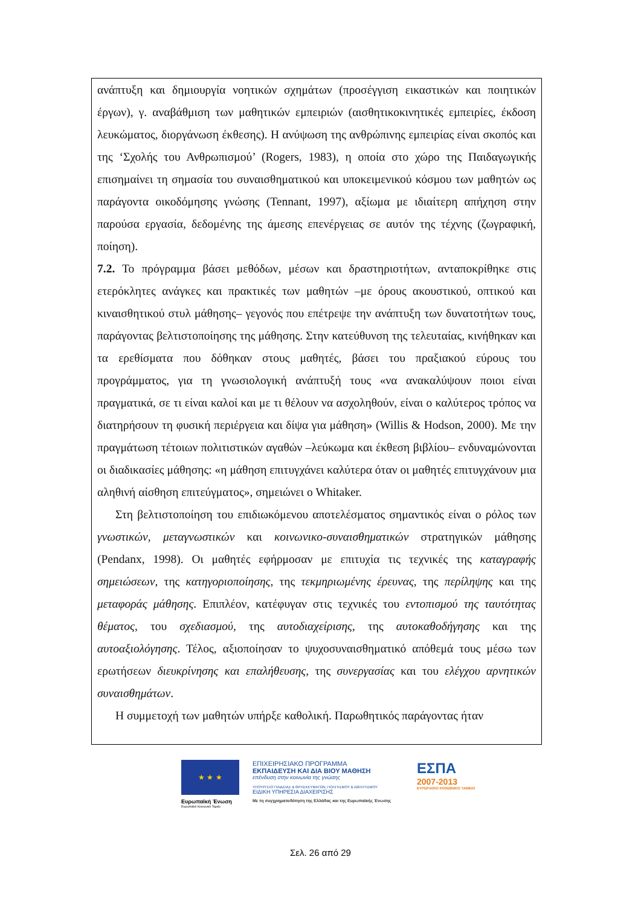ανάπτυξη και δημιουργία νοητικών σχημάτων (προσέγγιση εικαστικών και ποιητικών έργων), γ. αναβάθμιση των μαθητικών εμπειριών (αισθητικοκινητικές εμπειρίες, έκδοση λευκώματος, διοργάνωση έκθεσης). Η ανύψωση της ανθρώπινης εμπειρίας είναι σκοπός και της ‘Σχολής του Ανθρωπισμού’ (Rogers, 1983), η οποία στο χώρο της Παιδαγωγικής επισημαίνει τη σημασία του συναισθηματικού και υποκειμενικού κόσμου των μαθητών ως παράγοντα οικοδόμησης γνώσης (Tennant, 1997), αξίωμα με ιδιαίτερη απήχηση στην παρούσα εργασία, δεδομένης της άμεσης επενέργειας σε αυτόν της τέχνης (ζωγραφική, ποίηση).
7.2. Το πρόγραμμα βάσει μεθόδων, μέσων και δραστηριοτήτων, ανταποκρίθηκε στις ετερόκλητες ανάγκες και πρακτικές των μαθητών –με όρους ακουστικού, οπτικού και κιναισθητικού στυλ μάθησης– γεγονός που επέτρεψε την ανάπτυξη των δυνατοτήτων τους, παράγοντας βελτιστοποίησης της μάθησης. Στην κατεύθυνση της τελευταίας, κινήθηκαν και τα ερεθίσματα που δόθηκαν στους μαθητές, βάσει του πραξιακού εύρους του προγράμματος, για τη γνωσιολογική ανάπτυξή τους «να ανακαλύψουν ποιοι είναι πραγματικά, σε τι είναι καλοί και με τι θέλουν να ασχοληθούν, είναι ο καλύτερος τρόπος να διατηρήσουν τη φυσική περιέργεια και δίψα για μάθηση» (Willis & Hodson, 2000). Με την πραγμάτωση τέτοιων πολιτιστικών αγαθών –λεύκωμα και έκθεση βιβλίου– ενδυναμώνονται οι διαδικασίες μάθησης: «η μάθηση επιτυγχάνει καλύτερα όταν οι μαθητές επιτυγχάνουν μια αληθινή αίσθηση επιτεύγματος», σημειώνει ο Whitaker.
Στη βελτιστοποίηση του επιδιωκόμενου αποτελέσματος σημαντικός είναι ο ρόλος των γνωστικών, μεταγνωστικών και κοινωνικο-συναισθηματικών στρατηγικών μάθησης (Pendanx, 1998). Οι μαθητές εφήρμοσαν με επιτυχία τις τεχνικές της καταγραφής σημειώσεων, της κατηγοριοποίησης, της τεκμηριωμένης έρευνας, της περίληψης και της μεταφοράς μάθησης. Επιπλέον, κατέφυγαν στις τεχνικές του εντοπισμού της ταυτότητας θέματος, του σχεδιασμού, της αυτοδιαχείρισης, της αυτοκαθοδήγησης και της αυτοαξιολόγησης. Τέλος, αξιοποίησαν το ψυχοσυναισθηματικό απόθεμά τους μέσω των ερωτήσεων διευκρίνησης και επαλήθευσης, της συνεργασίας και του ελέγχου αρνητικών συναισθημάτων.
Η συμμετοχή των μαθητών υπήρξε καθολική. Παρωθητικός παράγοντας ήταν
★ ★ ★
Ευρωπαϊκή Ένωση
Ευρωπαϊκό Κοινωνικό Ταμείο
ΕΠΙΧΕΙΡΗΣΙΑΚΟ ΠΡΟΓΡΑΜΜΑ
ΕΚΠΑΙΔΕΥΣΗ ΚΑΙ ΔΙΑ ΒΙΟΥ ΜΑΘΗΣΗ
επένδυση στην κοινωνία της γνώσης
ΥΠΟΥΡΓΕΙΟ ΠΑΙΔΕΙΑΣ & ΘΡΗΣΚΕΥΜΑΤΩΝ, ΠΟΛΙΤΙΣΜΟΥ & ΑΘΛΗΤΙΣΜΟΥ
ΕΙΔΙΚΗ ΥΠΗΡΕΣΙΑ ΔΙΑΧΕΙΡΙΣΗΣ
Με τη συγχρηματοδότηση της Ελλάδας και της Ευρωπαϊκής Ένωσης
ΕΣΠΑ
2007-2013
ΕΥΡΩΠΑΪΚΟ ΚΟΙΝΩΝΙΚΟ ΤΑΜΕΙΟ
Σελ. 26 από 29